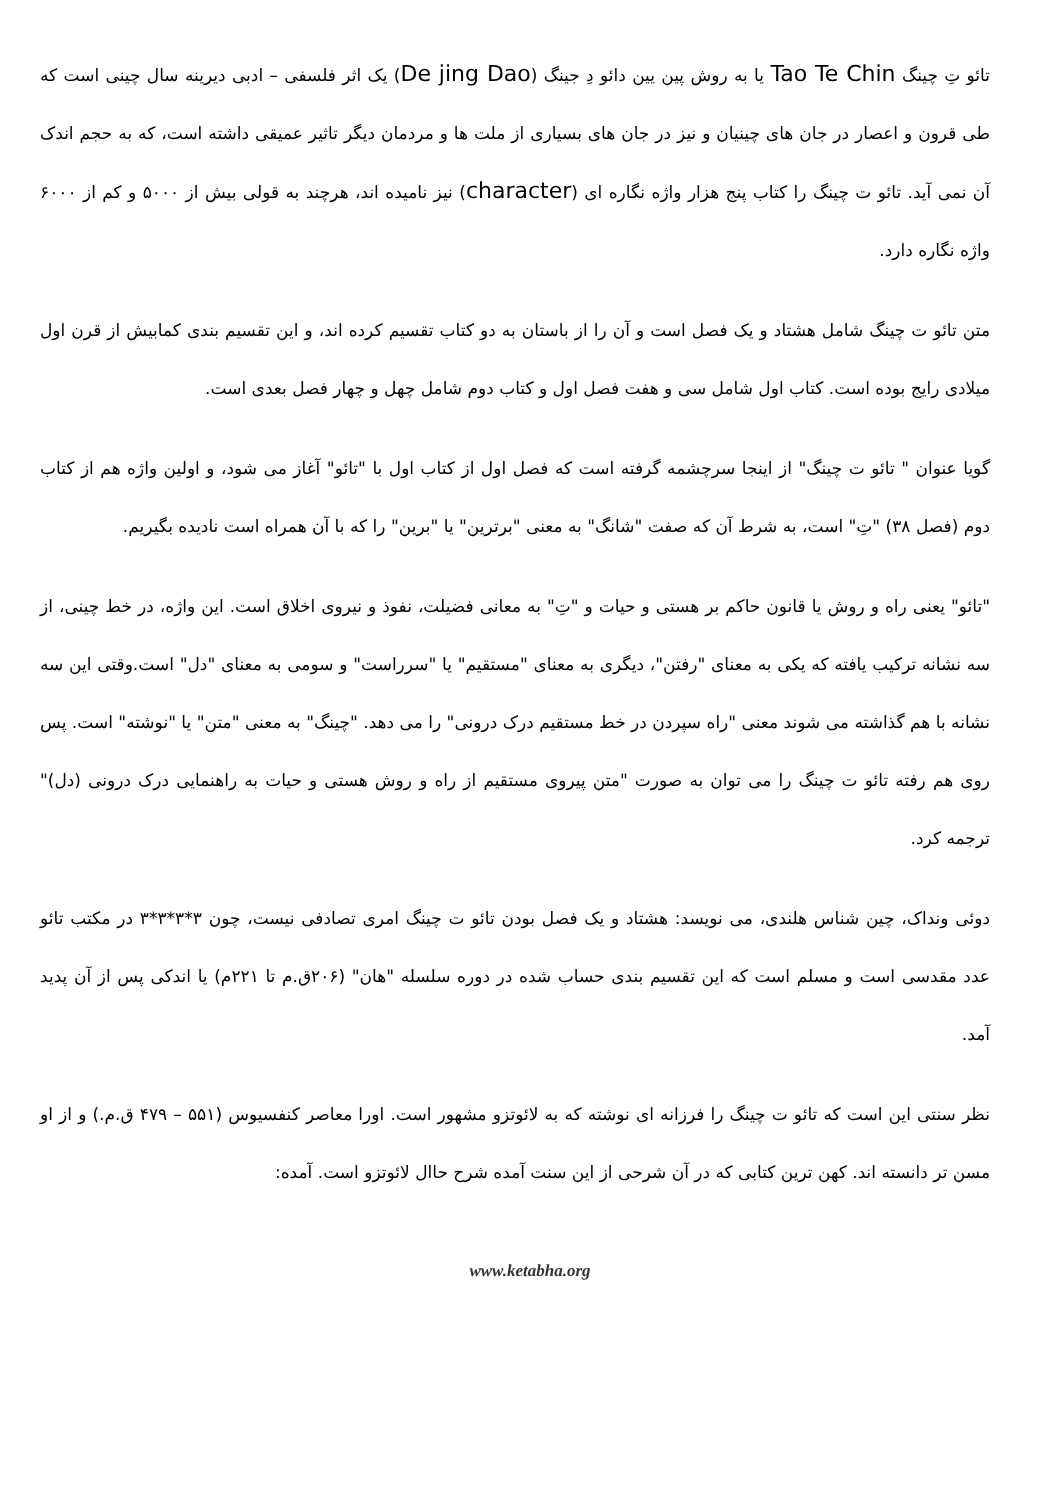تائو تِ چینگ Tao Te Chin یا به روش پین یین دائو دِ جینگ (De jing Dao) یک اثر فلسفی – ادبی دیرینه سال چینی است که طی قرون و اعصار در جان های چینیان و نیز در جان های بسیاری از ملت ها و مردمان دیگر تاثیر عمیقی داشته است، که به حجم اندک آن نمی آید. تائو ت چینگ را کتاب پنج هزار واژه نگاره ای (character) نیز نامیده اند، هرچند به قولی بیش از ۵۰۰۰ و کم از ۶۰۰۰ واژه نگاره دارد.
متن تائو ت چینگ شامل هشتاد و یک فصل است و آن را از باستان به دو کتاب تقسیم کرده اند، و این تقسیم بندی کمابیش از قرن اول میلادی رایج بوده است. کتاب اول شامل سی و هفت فصل اول و کتاب دوم شامل چهل و چهار فصل بعدی است.
گویا عنوان " تائو ت چینگ" از اینجا سرچشمه گرفته است که فصل اول از کتاب اول با "تائو" آغاز می شود، و اولین واژه هم از کتاب دوم (فصل ۳۸) "تِ" است، به شرط آن که صفت "شانگ" به معنی "برترین" یا "برین" را که با آن همراه است نادیده بگیریم.
"تائو" یعنی راه و روش یا قانون حاکم بر هستی و حیات و "تِ" به معانی فضیلت، نفوذ و نیروی اخلاق است. این واژه، در خط چینی، از سه نشانه ترکیب یافته که یکی به معنای "رفتن"، دیگری به معنای "مستقیم" یا "سرراست" و سومی به معنای "دل" است.وقتی این سه نشانه با هم گذاشته می شوند معنی "راه سپردن در خط مستقیم درک درونی" را می دهد. "چینگ" به معنی "متن" یا "نوشته" است. پس روی هم رفته تائو ت چینگ را می توان به صورت "متن پیروی مستقیم از راه و روش هستی و حیات به راهنمایی درک درونی (دل)" ترجمه کرد.
دوئی ونداک، چین شناس هلندی، می نویسد: هشتاد و یک فصل بودن تائو ت چینگ امری تصادفی نیست، چون ۳*۳*۳*۳ در مکتب تائو عدد مقدسی است و مسلم است که این تقسیم بندی حساب شده در دوره سلسله "هان" (۲۰۶ق.م تا ۲۲۱م) یا اندکی پس از آن پدید آمد.
نظر سنتی این است که تائو ت چینگ را فرزانه ای نوشته که به لائوتزو مشهور است. اورا معاصر کنفسیوس (۵۵۱ – ۴۷۹ ق.م.) و از او مسن تر دانسته اند. کهن ترین کتابی که در آن شرحی از این سنت آمده شرح حاال لائوتزو است. آمده:
www.ketabha.org